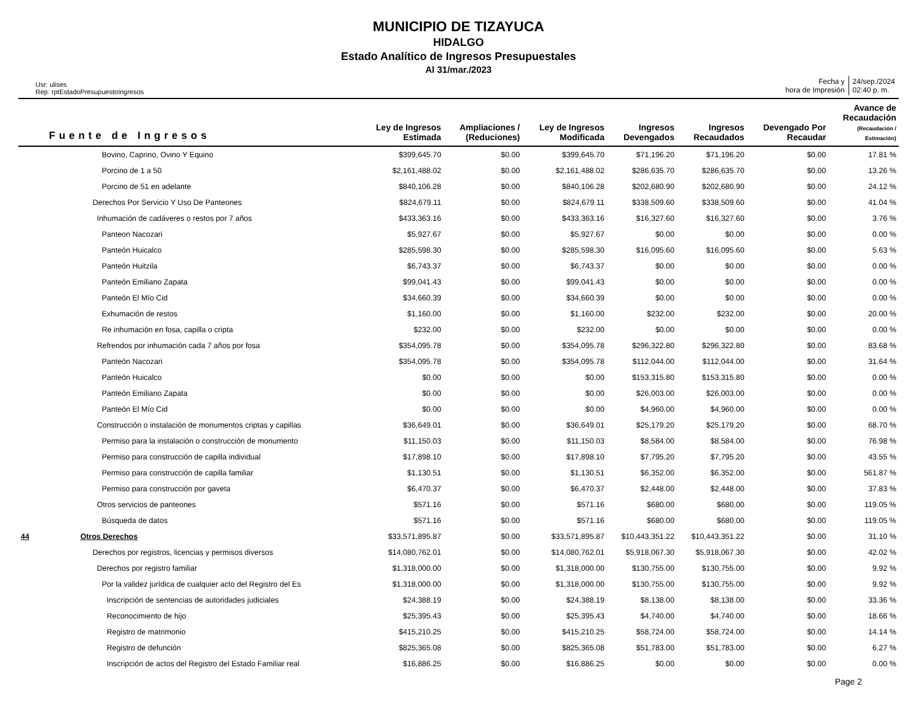MUNICIPIO DE TIZAYUCA
HIDALGO
Estado Analítico de Ingresos Presupuestales
Al 31/mar./2023
Usr: ulises
Rep: rptEstadoPresupuestoIngresos
Fecha y
hora de Impresión
24/sep./2024
02:40 p. m.
| Fuente de Ingresos | | Ley de Ingresos Estimada | Ampliaciones / (Reduciones) | Ley de Ingresos Modificada | Ingresos Devengados | Ingresos Recaudados | Devengado Por Recaudar | Avance de Recaudación (Recaudación / Estimación) |
| --- | --- | --- | --- | --- | --- | --- | --- | --- |
| | Bovino, Caprino, Ovino Y Equino | $399,645.70 | $0.00 | $399,645.70 | $71,196.20 | $71,196.20 | $0.00 | 17.81 % |
| | Porcino de 1 a 50 | $2,161,488.02 | $0.00 | $2,161,488.02 | $286,635.70 | $286,635.70 | $0.00 | 13.26 % |
| | Porcino de 51 en adelante | $840,106.28 | $0.00 | $840,106.28 | $202,680.90 | $202,680.90 | $0.00 | 24.12 % |
| | Derechos Por Servicio Y Uso De Panteones | $824,679.11 | $0.00 | $824,679.11 | $338,509.60 | $338,509.60 | $0.00 | 41.04 % |
| | Inhumación de cadáveres o restos por 7 años | $433,363.16 | $0.00 | $433,363.16 | $16,327.60 | $16,327.60 | $0.00 | 3.76 % |
| | Panteon Nacozari | $5,927.67 | $0.00 | $5,927.67 | $0.00 | $0.00 | $0.00 | 0.00 % |
| | Panteón Huicalco | $285,598.30 | $0.00 | $285,598.30 | $16,095.60 | $16,095.60 | $0.00 | 5.63 % |
| | Panteón Huitzila | $6,743.37 | $0.00 | $6,743.37 | $0.00 | $0.00 | $0.00 | 0.00 % |
| | Panteón Emiliano Zapata | $99,041.43 | $0.00 | $99,041.43 | $0.00 | $0.00 | $0.00 | 0.00 % |
| | Panteón El Mío Cid | $34,660.39 | $0.00 | $34,660.39 | $0.00 | $0.00 | $0.00 | 0.00 % |
| | Exhumación de restos | $1,160.00 | $0.00 | $1,160.00 | $232.00 | $232.00 | $0.00 | 20.00 % |
| | Re inhumación en fosa, capilla o cripta | $232.00 | $0.00 | $232.00 | $0.00 | $0.00 | $0.00 | 0.00 % |
| | Refrendos por inhumación cada 7 años por fosa | $354,095.78 | $0.00 | $354,095.78 | $296,322.80 | $296,322.80 | $0.00 | 83.68 % |
| | Panteón Nacozari | $354,095.78 | $0.00 | $354,095.78 | $112,044.00 | $112,044.00 | $0.00 | 31.64 % |
| | Panteón Huicalco | $0.00 | $0.00 | $0.00 | $153,315.80 | $153,315.80 | $0.00 | 0.00 % |
| | Panteón Emiliano Zapata | $0.00 | $0.00 | $0.00 | $26,003.00 | $26,003.00 | $0.00 | 0.00 % |
| | Panteón El Mío Cid | $0.00 | $0.00 | $0.00 | $4,960.00 | $4,960.00 | $0.00 | 0.00 % |
| | Construcción o instalación de monumentos criptas y capillas | $36,649.01 | $0.00 | $36,649.01 | $25,179.20 | $25,179.20 | $0.00 | 68.70 % |
| | Permiso para la instalación o construcción de monumento | $11,150.03 | $0.00 | $11,150.03 | $8,584.00 | $8,584.00 | $0.00 | 76.98 % |
| | Permiso para construcción de capilla individual | $17,898.10 | $0.00 | $17,898.10 | $7,795.20 | $7,795.20 | $0.00 | 43.55 % |
| | Permiso para construcción de capilla familiar | $1,130.51 | $0.00 | $1,130.51 | $6,352.00 | $6,352.00 | $0.00 | 561.87 % |
| | Permiso para construcción por gaveta | $6,470.37 | $0.00 | $6,470.37 | $2,448.00 | $2,448.00 | $0.00 | 37.83 % |
| | Otros servicios de panteones | $571.16 | $0.00 | $571.16 | $680.00 | $680.00 | $0.00 | 119.05 % |
| | Búsqueda de datos | $571.16 | $0.00 | $571.16 | $680.00 | $680.00 | $0.00 | 119.05 % |
| 44 | Otros Derechos | $33,571,895.87 | $0.00 | $33,571,895.87 | $10,443,351.22 | $10,443,351.22 | $0.00 | 31.10 % |
| | Derechos por registros, licencias y permisos diversos | $14,080,762.01 | $0.00 | $14,080,762.01 | $5,918,067.30 | $5,918,067.30 | $0.00 | 42.02 % |
| | Derechos por registro familiar | $1,318,000.00 | $0.00 | $1,318,000.00 | $130,755.00 | $130,755.00 | $0.00 | 9.92 % |
| | Por la validez jurídica de cualquier acto del Registro del Es | $1,318,000.00 | $0.00 | $1,318,000.00 | $130,755.00 | $130,755.00 | $0.00 | 9.92 % |
| | Inscripción de sentencias de autoridades judiciales | $24,388.19 | $0.00 | $24,388.19 | $8,138.00 | $8,138.00 | $0.00 | 33.36 % |
| | Reconocimiento de hijo | $25,395.43 | $0.00 | $25,395.43 | $4,740.00 | $4,740.00 | $0.00 | 18.66 % |
| | Registro de matrimonio | $415,210.25 | $0.00 | $415,210.25 | $58,724.00 | $58,724.00 | $0.00 | 14.14 % |
| | Registro de defunción | $825,365.08 | $0.00 | $825,365.08 | $51,783.00 | $51,783.00 | $0.00 | 6.27 % |
| | Inscripción de actos del Registro del Estado Familiar real | $16,886.25 | $0.00 | $16,886.25 | $0.00 | $0.00 | $0.00 | 0.00 % |
Page 2